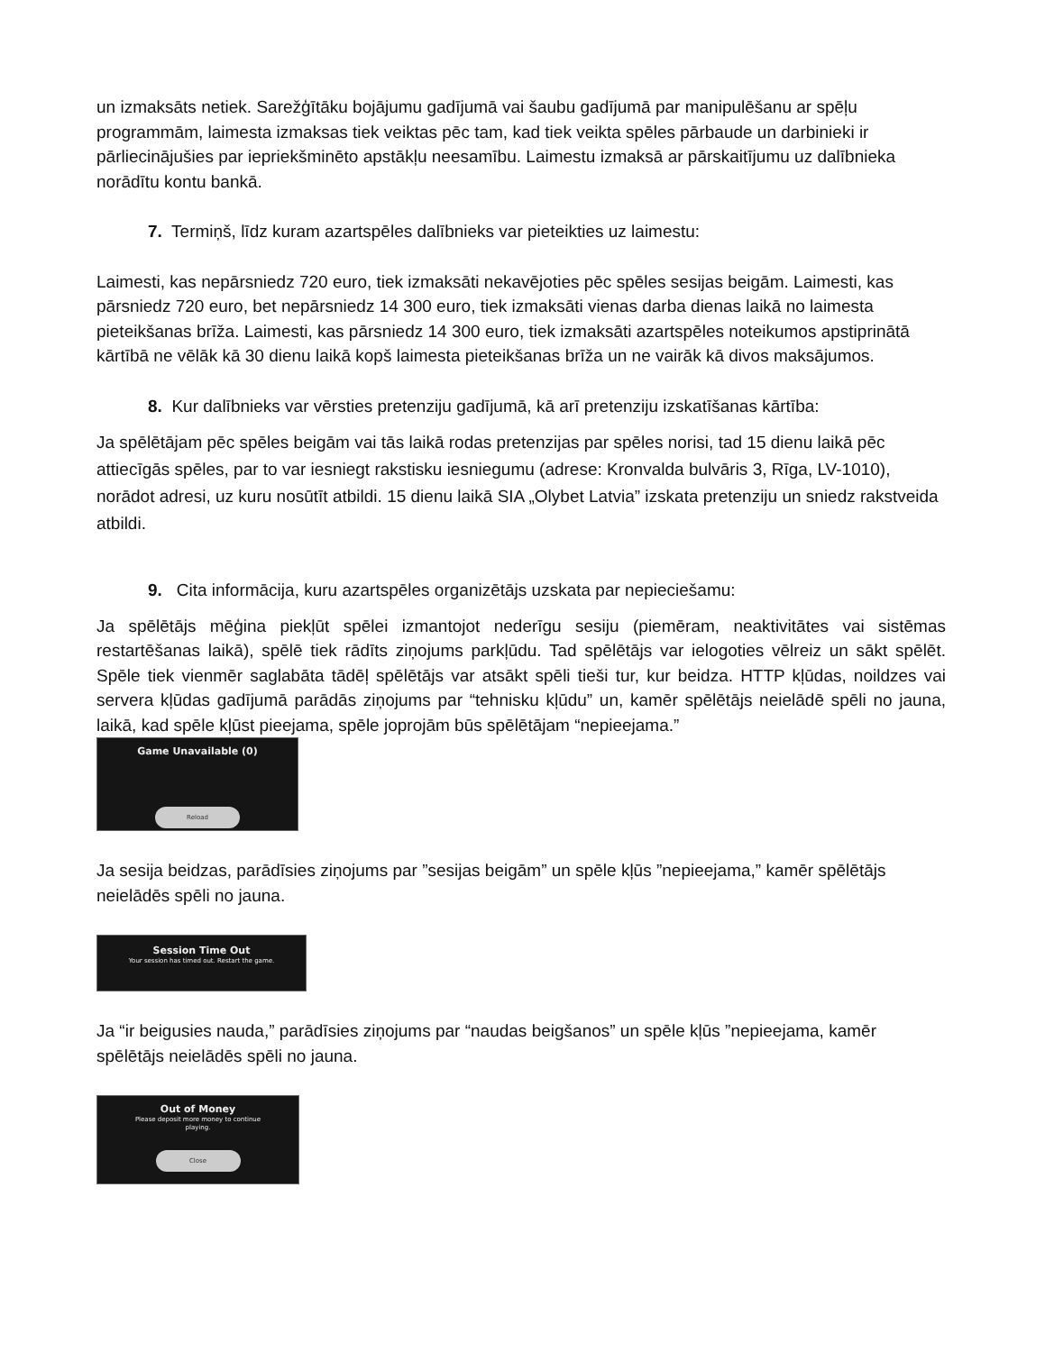un izmaksāts netiek. Sarežģītāku bojājumu gadījumā vai šaubu gadījumā par manipulēšanu ar spēļu programmām, laimesta izmaksas tiek veiktas pēc tam, kad tiek veikta spēles pārbaude un darbinieki ir pārliecinājušies par iepriekšminēto apstākļu neesamību. Laimestu izmaksā ar pārskaitījumu uz dalībnieka norādītu kontu bankā.
7. Termiņš, līdz kuram azartspēles dalībnieks var pieteikties uz laimestu:
Laimesti, kas nepārsniedz 720 euro, tiek izmaksāti nekavējoties pēc spēles sesijas beigām. Laimesti, kas pārsniedz 720 euro, bet nepārsniedz 14 300 euro, tiek izmaksāti vienas darba dienas laikā no laimesta pieteikšanas brīža. Laimesti, kas pārsniedz 14 300 euro, tiek izmaksāti azartspēles noteikumos apstiprinātā kārtībā ne vēlāk kā 30 dienu laikā kopš laimesta pieteikšanas brīža un ne vairāk kā divos maksājumos.
8. Kur dalībnieks var vērsties pretenziju gadījumā, kā arī pretenziju izskatīšanas kārtība:
Ja spēlētājam pēc spēles beigām vai tās laikā rodas pretenzijas par spēles norisi, tad 15 dienu laikā pēc attiecīgās spēles, par to var iesniegt rakstisku iesniegumu (adrese: Kronvalda bulvāris 3, Rīga, LV-1010), norādot adresi, uz kuru nosūtīt atbildi. 15 dienu laikā SIA „Olybet Latvia” izskata pretenziju un sniedz rakstveida atbildi.
9. Cita informācija, kuru azartspēles organizētājs uzskata par nepieciešamu:
Ja spēlētājs mēģina piekļūt spēlei izmantojot nederīgu sesiju (piemēram, neaktivitātes vai sistēmas restartēšanas laikā), spēlē tiek rādīts ziņojums parkļūdu. Tad spēlētājs var ielogoties vēlreiz un sākt spēlēt. Spēle tiek vienmēr saglabāta tādēļ spēlētājs var atsākt spēli tieši tur, kur beidza. HTTP kļūdas, noildzes vai servera kļūdas gadījumā parādās ziņojums par “tehnisku kļūdu” un, kamēr spēlētājs neielādē spēli no jauna, laikā, kad spēle kļūst pieejama, spēle joprojām būs spēlētājam “nepieejama.”
Game Unavailable (0)
Reload
Ja sesija beidzas, parādīsies ziņojums par ”sesijas beigām” un spēle kļūs ”nepieejama,” kamēr spēlētājs neielādēs spēli no jauna.
Session Time Out
Your session has timed out. Restart the game.
Ja “ir beigusies nauda,” parādīsies ziņojums par “naudas beigšanos” un spēle kļūs ”nepieejama, kamēr spēlētājs neielādēs spēli no jauna.
Out of Money
Please deposit more money to continue
playing.
Close